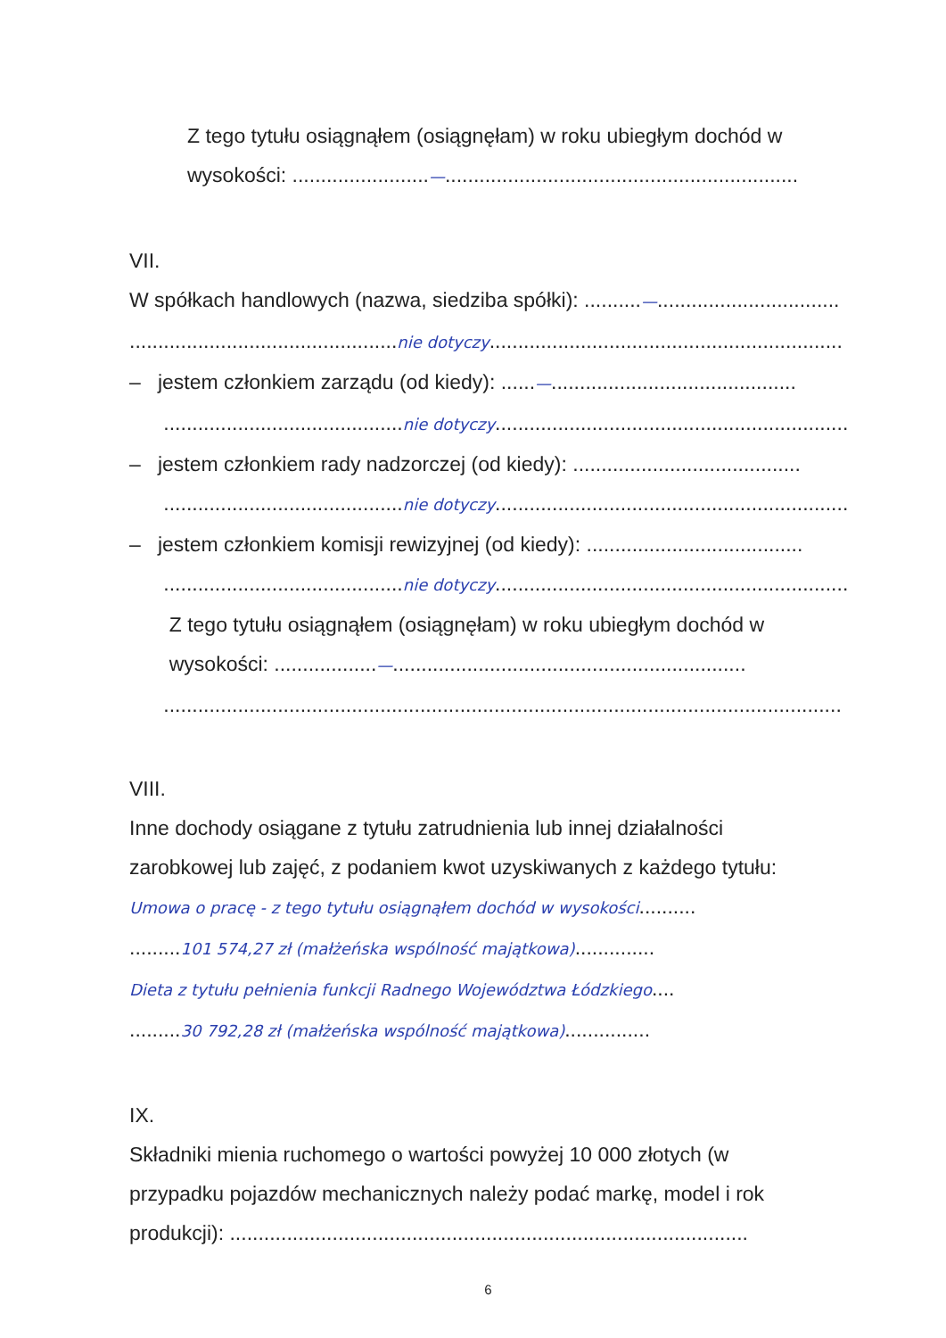Z tego tytułu osiągnąłem (osiągnęłam) w roku ubiegłym dochód w
wysokości: ........................—..............................................................
VII.
W spółkach handlowych (nazwa, siedziba spółki): ..........—................................
...............................................nie dotyczy..............................................................
– jestem członkiem zarządu (od kiedy): ......—...........................................
..........................................nie dotyczy..............................................................
– jestem członkiem rady nadzorczej (od kiedy): ........................................
..........................................nie dotyczy..............................................................
– jestem członkiem komisji rewizyjnej (od kiedy): ......................................
..........................................nie dotyczy..............................................................
Z tego tytułu osiągnąłem (osiągnęłam) w roku ubiegłym dochód w
wysokości: ..................—..............................................................
.......................................................................................................................
VIII.
Inne dochody osiągane z tytułu zatrudnienia lub innej działalności
zarobkowej lub zajęć, z podaniem kwot uzyskiwanych z każdego tytułu:
Umowa o pracę - z tego tytułu osiągnąłem dochód w wysokości..........
.........101 574,27 zł (małżeńska wspólność majątkowa)..............
Dieta z tytułu pełnienia funkcji Radnego Województwa Łódzkiego....
.........30 792,28 zł (małżeńska wspólność majątkowa)...............
IX.
Składniki mienia ruchomego o wartości powyżej 10 000 złotych (w
przypadku pojazdów mechanicznych należy podać markę, model i rok
produkcji): ...........................................................................................
6